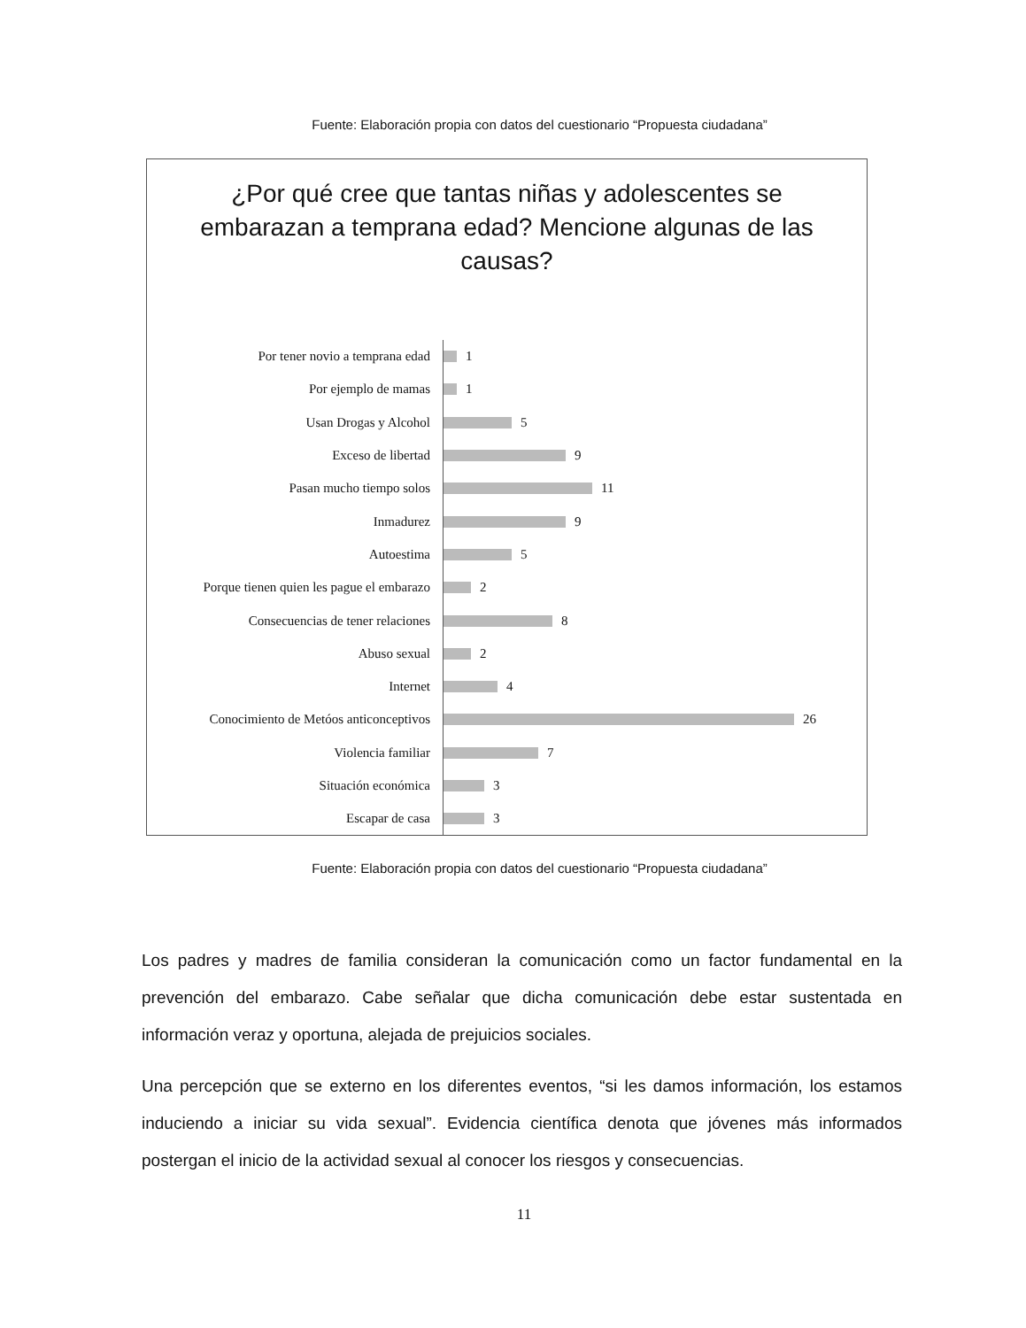Fuente: Elaboración propia con datos del cuestionario “Propuesta ciudadana”
¿Por qué cree que tantas niñas y adolescentes se embarazan a temprana edad? Mencione algunas de las causas?
Por tener novio a temprana edad 1
Por ejemplo de mamas 1
Usan Drogas y Alcohol 5
Exceso de libertad 9
Pasan mucho tiempo solos 11
Inmadurez 9
Autoestima 5
Porque tienen quien les pague el embarazo 2
Consecuencias de tener relaciones 8
Abuso sexual 2
Internet 4
Conocimiento de Metóos anticonceptivos 26
Violencia familiar 7
Situación económica 3
Escapar de casa 3
Fuente: Elaboración propia con datos del cuestionario “Propuesta ciudadana”
Los padres y madres de familia consideran la comunicación como un factor fundamental en la prevención del embarazo. Cabe señalar que dicha comunicación debe estar sustentada en información veraz y oportuna, alejada de prejuicios sociales.
Una percepción que se externo en los diferentes eventos, “si les damos información, los estamos induciendo a iniciar su vida sexual”. Evidencia científica denota que jóvenes más informados postergan el inicio de la actividad sexual al conocer los riesgos y consecuencias.
11